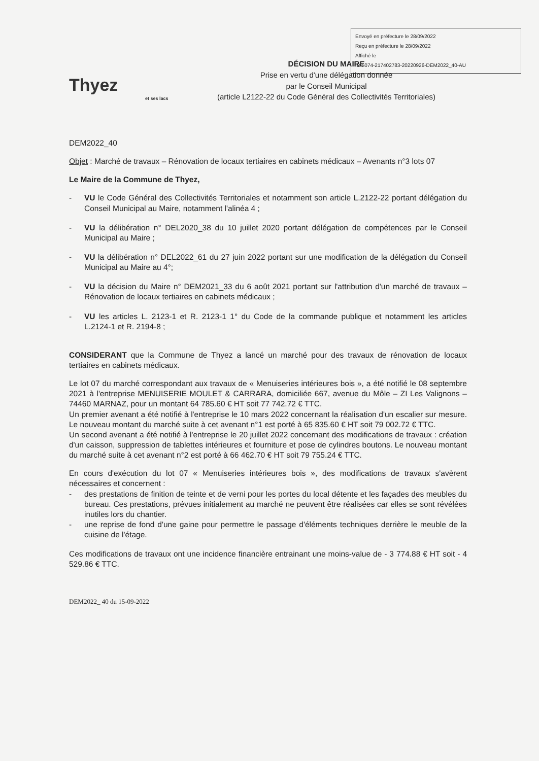Envoyé en préfecture le 28/09/2022
Reçu en préfecture le 28/09/2022
Affiché le
ID : 074-217402783-20220926-DEM2022_40-AU
Thyez
et ses lacs
DÉCISION DU MAIRE
Prise en vertu d'une délégation donnée
par le Conseil Municipal
(article L2122-22 du Code Général des Collectivités Territoriales)
DEM2022_40
Objet : Marché de travaux – Rénovation de locaux tertiaires en cabinets médicaux – Avenants n°3 lots 07
Le Maire de la Commune de Thyez,
- VU le Code Général des Collectivités Territoriales et notamment son article L.2122-22 portant délégation du Conseil Municipal au Maire, notamment l'alinéa 4 ;
- VU la délibération n° DEL2020_38 du 10 juillet 2020 portant délégation de compétences par le Conseil Municipal au Maire ;
- VU la délibération n° DEL2022_61 du 27 juin 2022 portant sur une modification de la délégation du Conseil Municipal au Maire au 4°;
- VU la décision du Maire n° DEM2021_33 du 6 août 2021 portant sur l'attribution d'un marché de travaux – Rénovation de locaux tertiaires en cabinets médicaux ;
- VU les articles L. 2123-1 et R. 2123-1 1° du Code de la commande publique et notamment les articles L.2124-1 et R. 2194-8 ;
CONSIDERANT que la Commune de Thyez a lancé un marché pour des travaux de rénovation de locaux tertiaires en cabinets médicaux.
Le lot 07 du marché correspondant aux travaux de « Menuiseries intérieures bois », a été notifié le 08 septembre 2021 à l'entreprise MENUISERIE MOULET & CARRARA, domiciliée 667, avenue du Môle – ZI Les Valignons – 74460 MARNAZ, pour un montant 64 785.60 € HT soit 77 742.72 € TTC.
Un premier avenant a été notifié à l'entreprise le 10 mars 2022 concernant la réalisation d'un escalier sur mesure. Le nouveau montant du marché suite à cet avenant n°1 est porté à 65 835.60 € HT soit 79 002.72 € TTC.
Un second avenant a été notifié à l'entreprise le 20 juillet 2022 concernant des modifications de travaux : création d'un caisson, suppression de tablettes intérieures et fourniture et pose de cylindres boutons. Le nouveau montant du marché suite à cet avenant n°2 est porté à 66 462.70 € HT soit 79 755.24 € TTC.
En cours d'exécution du lot 07 « Menuiseries intérieures bois », des modifications de travaux s'avèrent nécessaires et concernent :
- des prestations de finition de teinte et de verni pour les portes du local détente et les façades des meubles du bureau. Ces prestations, prévues initialement au marché ne peuvent être réalisées car elles se sont révélées inutiles lors du chantier.
- une reprise de fond d'une gaine pour permettre le passage d'éléments techniques derrière le meuble de la cuisine de l'étage.
Ces modifications de travaux ont une incidence financière entrainant une moins-value de - 3 774.88 € HT soit - 4 529.86 € TTC.
DEM2022_ 40 du 15-09-2022